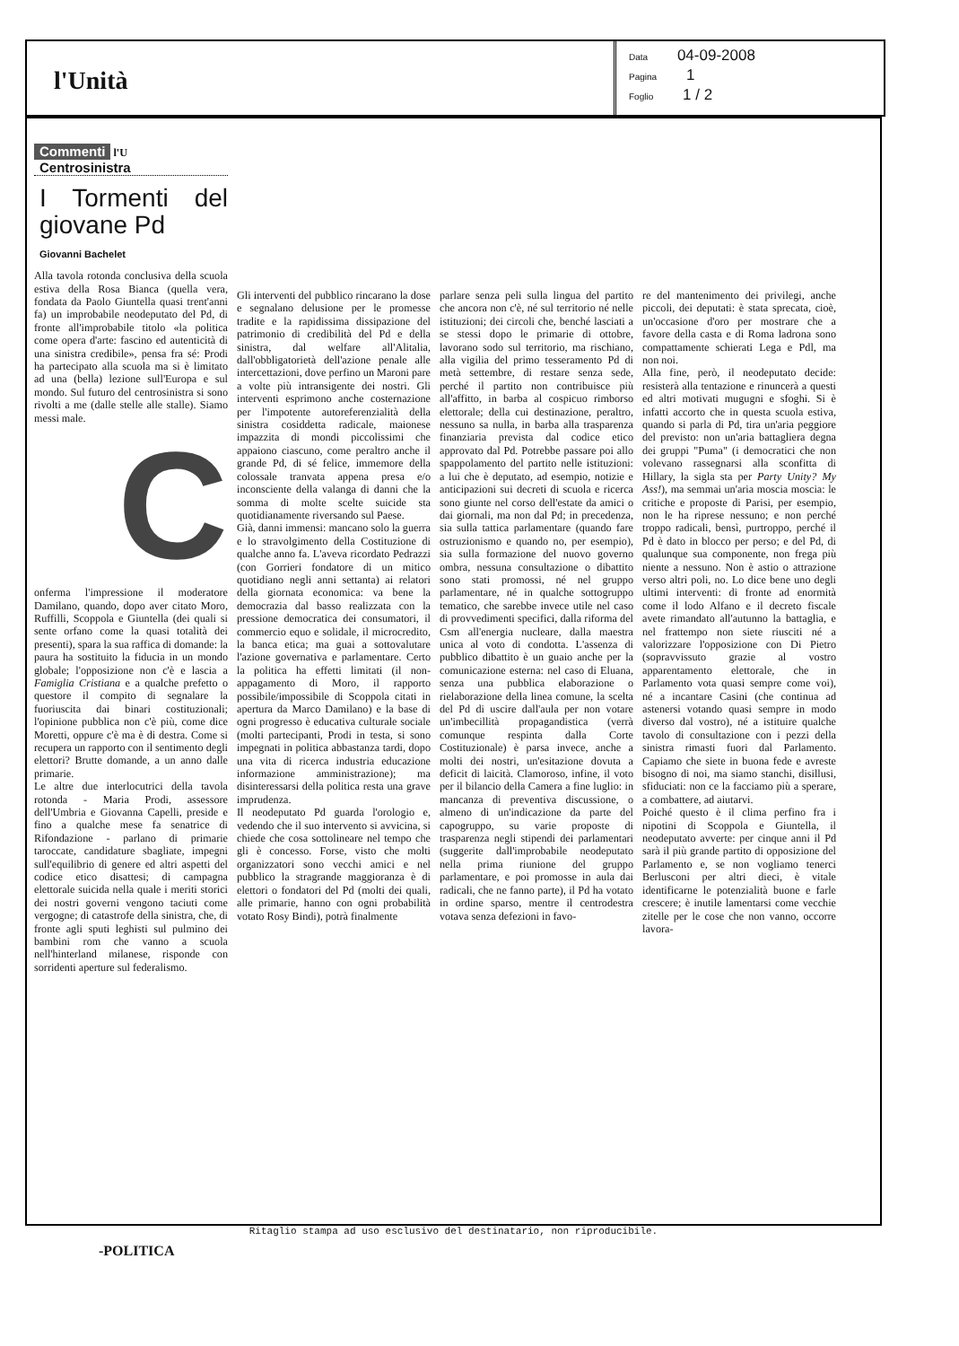l'Unità
Data 04-09-2008
Pagina 1
Foglio 1 / 2
Commenti l'U
Centrosinistra
I Tormenti del giovane Pd
Giovanni Bachelet
Alla tavola rotonda conclusiva della scuola estiva della Rosa Bianca (quella vera, fondata da Paolo Giuntella quasi trent'anni fa) un improbabile neodeputato del Pd, di fronte all'improbabile titolo «la politica come opera d'arte: fascino ed autenticità di una sinistra credibile», pensa fra sé: Prodi ha partecipato alla scuola ma si è limitato ad una (bella) lezione sull'Europa e sul mondo. Sul futuro del centrosinistra si sono rivolti a me (dalle stelle alle stalle). Siamo messi male.
C
onferma l'impressione il moderatore Damilano, quando, dopo aver citato Moro, Ruffilli, Scoppola e Giuntella (dei quali si sente orfano come la quasi totalità dei presenti), spara la sua raffica di domande: la paura ha sostituito la fiducia in un mondo globale; l'opposizione non c'è e lascia a Famiglia Cristiana e a qualche prefetto o questore il compito di segnalare la fuoriuscita dai binari costituzionali; l'opinione pubblica non c'è più, come dice Moretti, oppure c'è ma è di destra. Come si recupera un rapporto con il sentimento degli elettori? Brutte domande, a un anno dalle primarie.
Le altre due interlocutrici della tavola rotonda - Maria Prodi, assessore dell'Umbria e Giovanna Capelli, preside e fino a qualche mese fa senatrice di Rifondazione - parlano di primarie taroccate, candidature sbagliate, impegni sull'equilibrio di genere ed altri aspetti del codice etico disattesi; di campagna elettorale suicida nella quale i meriti storici dei nostri governi vengono taciuti come vergogne; di catastrofe della sinistra, che, di fronte agli sputi leghisti sul pulmino dei bambini rom che vanno a scuola nell'hinterland milanese, risponde con sorridenti aperture sul federalismo.
Gli interventi del pubblico rincarano la dose e segnalano delusione per le promesse tradite e la rapidissima dissipazione del patrimonio di credibilità del Pd e della sinistra, dal welfare all'Alitalia, dall'obbligatorietà dell'azione penale alle intercettazioni, dove perfino un Maroni pare a volte più intransigente dei nostri. Gli interventi esprimono anche costernazione per l'impotente autoreferenzialità della sinistra cosiddetta radicale, maionese impazzita di mondi piccolissimi che appaiono ciascuno, come peraltro anche il grande Pd, di sé felice, immemore della colossale tranvata appena presa e/o inconsciente della valanga di danni che la somma di molte scelte suicide sta quotidianamente riversando sul Paese.
Già, danni immensi: mancano solo la guerra e lo stravolgimento della Costituzione di qualche anno fa. L'aveva ricordato Pedrazzi (con Gorrieri fondatore di un mitico quotidiano negli anni settanta) ai relatori della giornata economica: va bene la democrazia dal basso realizzata con la pressione democratica dei consumatori, il commercio equo e solidale, il microcredito, la banca etica; ma guai a sottovalutare l'azione governativa e parlamentare. Certo la politica ha effetti limitati (il non-appagamento di Moro, il rapporto possibile/impossibile di Scoppola citati in apertura da Marco Damilano) e la base di ogni progresso è educativa culturale sociale (molti partecipanti, Prodi in testa, si sono impegnati in politica abbastanza tardi, dopo una vita di ricerca industria educazione informazione amministrazione); ma disinteressarsi della politica resta una grave imprudenza.
Il neodeputato Pd guarda l'orologio e, vedendo che il suo intervento si avvicina, si chiede che cosa sottolineare nel tempo che gli è concesso. Forse, visto che molti organizzatori sono vecchi amici e nel pubblico la stragrande maggioranza è di elettori o fondatori del Pd (molti dei quali, alle primarie, hanno con ogni probabilità votato Rosy Bindi), potrà finalmente
parlare senza peli sulla lingua del partito che ancora non c'è, né sul territorio né nelle istituzioni; dei circoli che, benché lasciati a se stessi dopo le primarie di ottobre, lavorano sodo sul territorio, ma rischiano, alla vigilia del primo tesseramento Pd di metà settembre, di restare senza sede, perché il partito non contribuisce più all'affitto, in barba al cospicuo rimborso elettorale; della cui destinazione, peraltro, nessuno sa nulla, in barba alla trasparenza finanziaria prevista dal codice etico approvato dal Pd. Potrebbe passare poi allo spappolamento del partito nelle istituzioni: a lui che è deputato, ad esempio, notizie e anticipazioni sui decreti di scuola e ricerca sono giunte nel corso dell'estate da amici o dai giornali, ma non dal Pd; in precedenza, sia sulla tattica parlamentare (quando fare ostruzionismo e quando no, per esempio), sia sulla formazione del nuovo governo ombra, nessuna consultazione o dibattito sono stati promossi, né nel gruppo parlamentare, né in qualche sottogruppo tematico, che sarebbe invece utile nel caso di provvedimenti specifici, dalla riforma del Csm all'energia nucleare, dalla maestra unica al voto di condotta. L'assenza di pubblico dibattito è un guaio anche per la comunicazione esterna: nel caso di Eluana, senza una pubblica elaborazione o rielaborazione della linea comune, la scelta del Pd di uscire dall'aula per non votare un'imbecillità propagandistica (verrà comunque respinta dalla Corte Costituzionale) è parsa invece, anche a molti dei nostri, un'esitazione dovuta a deficit di laicità. Clamoroso, infine, il voto per il bilancio della Camera a fine luglio: in mancanza di preventiva discussione, o almeno di un'indicazione da parte del capogruppo, su varie proposte di trasparenza negli stipendi dei parlamentari (suggerite dall'improbabile neodeputato nella prima riunione del gruppo parlamentare, e poi promosse in aula dai radicali, che ne fanno parte), il Pd ha votato in ordine sparso, mentre il centrodestra votava senza defezioni in favo-
re del mantenimento dei privilegi, anche piccoli, dei deputati: è stata sprecata, cioè, un'occasione d'oro per mostrare che a favore della casta e di Roma ladrona sono compattamente schierati Lega e Pdl, ma non noi.
Alla fine, però, il neodeputato decide: resisterà alla tentazione e rinuncerà a questi ed altri motivati mugugni e sfoghi. Si è infatti accorto che in questa scuola estiva, quando si parla di Pd, tira un'aria peggiore del previsto: non un'aria battagliera degna dei gruppi "Puma" (i democratici che non volevano rassegnarsi alla sconfitta di Hillary, la sigla sta per Party Unity? My Ass!), ma semmai un'aria moscia moscia: le critiche e proposte di Parisi, per esempio, non le ha riprese nessuno; e non perché troppo radicali, bensì, purtroppo, perché il Pd è dato in blocco per perso; e del Pd, di qualunque sua componente, non frega più niente a nessuno. Non è astio o attrazione verso altri poli, no. Lo dice bene uno degli ultimi interventi: di fronte ad enormità come il lodo Alfano e il decreto fiscale avete rimandato all'autunno la battaglia, e nel frattempo non siete riusciti né a valorizzare l'opposizione con Di Pietro (sopravvissuto grazie al vostro apparentamento elettorale, che in Parlamento vota quasi sempre come voi), né a incantare Casini (che continua ad astenersi votando quasi sempre in modo diverso dal vostro), né a istituire qualche tavolo di consultazione con i pezzi della sinistra rimasti fuori dal Parlamento. Capiamo che siete in buona fede e avreste bisogno di noi, ma siamo stanchi, disillusi, sfiduciati: non ce la facciamo più a sperare, a combattere, ad aiutarvi.
Poiché questo è il clima perfino fra i nipotini di Scoppola e Giuntella, il neodeputato avverte: per cinque anni il Pd sarà il più grande partito di opposizione del Parlamento e, se non vogliamo tenerci Berlusconi per altri dieci, è vitale identificarne le potenzialità buone e farle crescere; è inutile lamentarsi come vecchie zitelle per le cose che non vanno, occorre lavora-
Ritaglio stampa ad uso esclusivo del destinatario, non riproducibile.
-POLITICA